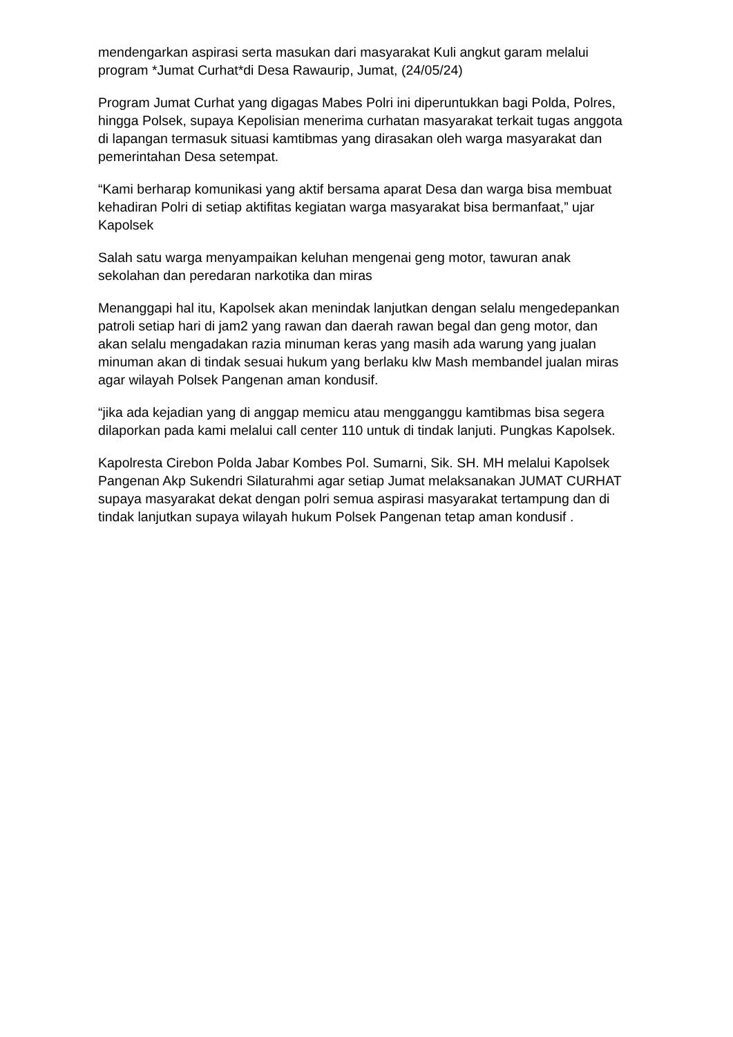mendengarkan aspirasi serta masukan dari masyarakat Kuli angkut garam melalui program *Jumat Curhat*di Desa Rawaurip, Jumat, (24/05/24)
Program Jumat Curhat yang digagas Mabes Polri ini diperuntukkan bagi Polda, Polres, hingga Polsek, supaya Kepolisian menerima curhatan masyarakat terkait tugas anggota di lapangan termasuk situasi kamtibmas yang dirasakan oleh warga masyarakat dan pemerintahan Desa setempat.
“Kami berharap komunikasi yang aktif bersama aparat Desa dan warga bisa membuat kehadiran Polri di setiap aktifitas kegiatan warga masyarakat bisa bermanfaat,” ujar Kapolsek
Salah satu warga menyampaikan keluhan mengenai geng motor, tawuran anak sekolahan dan peredaran narkotika dan miras
Menanggapi hal itu, Kapolsek akan menindak lanjutkan dengan selalu mengedepankan patroli setiap hari di jam2 yang rawan dan daerah rawan begal dan geng motor, dan akan selalu mengadakan razia minuman keras yang masih ada warung yang jualan minuman akan di tindak sesuai hukum yang berlaku klw Mash membandel jualan miras agar wilayah Polsek Pangenan aman kondusif.
“jika ada kejadian yang di anggap memicu atau mengganggu kamtibmas bisa segera dilaporkan pada kami melalui call center 110 untuk di tindak lanjuti. Pungkas Kapolsek.
Kapolresta Cirebon Polda Jabar Kombes Pol. Sumarni, Sik. SH. MH melalui Kapolsek Pangenan Akp Sukendri Silaturahmi agar setiap Jumat melaksanakan JUMAT CURHAT supaya masyarakat dekat dengan polri semua aspirasi masyarakat tertampung dan di tindak lanjutkan supaya wilayah hukum Polsek Pangenan tetap aman kondusif .